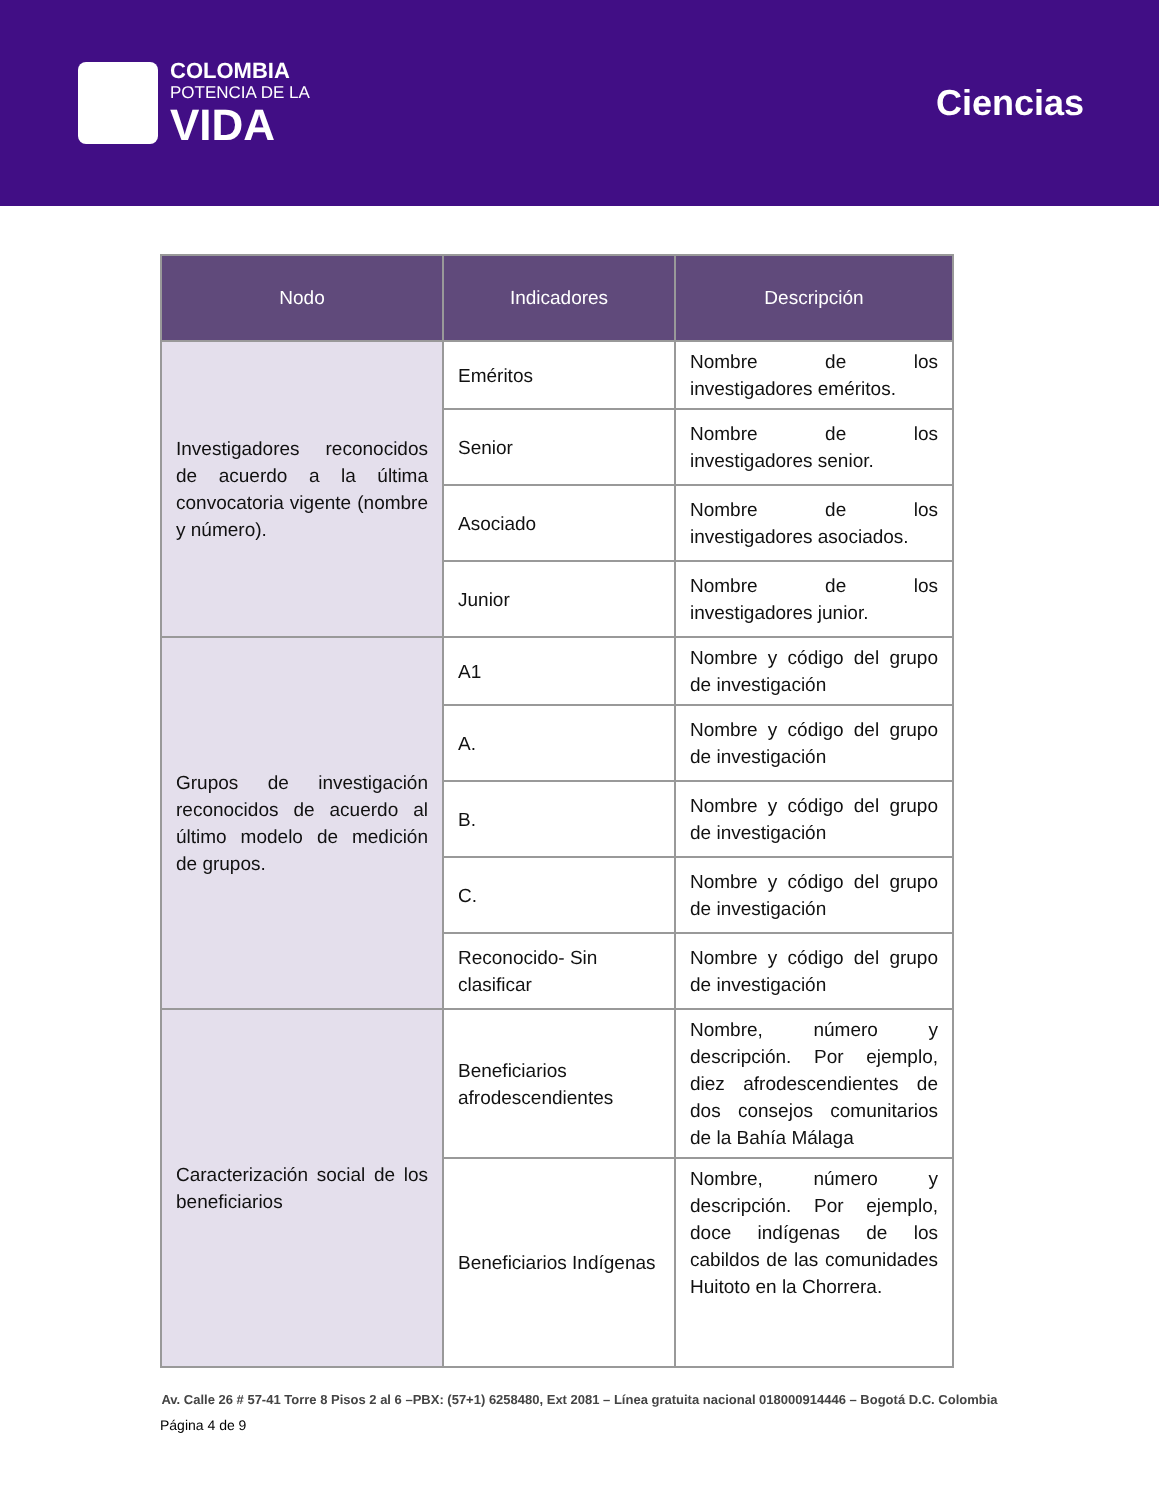COLOMBIA
POTENCIA DE LA
VIDA
Ciencias
| Nodo | Indicadores | Descripción |
| --- | --- | --- |
| Investigadores reconocidos de acuerdo a la última convocatoria vigente (nombre y número). | Eméritos | Nombre de los investigadores eméritos. |
| | Senior | Nombre de los investigadores senior. |
| | Asociado | Nombre de los investigadores asociados. |
| | Junior | Nombre de los investigadores junior. |
| Grupos de investigación reconocidos de acuerdo al último modelo de medición de grupos. | A1 | Nombre y código del grupo de investigación |
| | A. | Nombre y código del grupo de investigación |
| | B. | Nombre y código del grupo de investigación |
| | C. | Nombre y código del grupo de investigación |
| | Reconocido- Sin clasificar | Nombre y código del grupo de investigación |
| Caracterización social de los beneficiarios | Beneficiarios afrodescendientes | Nombre, número y descripción. Por ejemplo, diez afrodescendientes de dos consejos comunitarios de la Bahía Málaga |
| | Beneficiarios Indígenas | Nombre, número y descripción. Por ejemplo, doce indígenas de los cabildos de las comunidades Huitoto en la Chorrera. |
Av. Calle 26 # 57-41 Torre 8 Pisos 2 al 6 –PBX: (57+1) 6258480, Ext 2081 – Línea gratuita nacional 018000914446 – Bogotá D.C. Colombia
Página 4 de 9